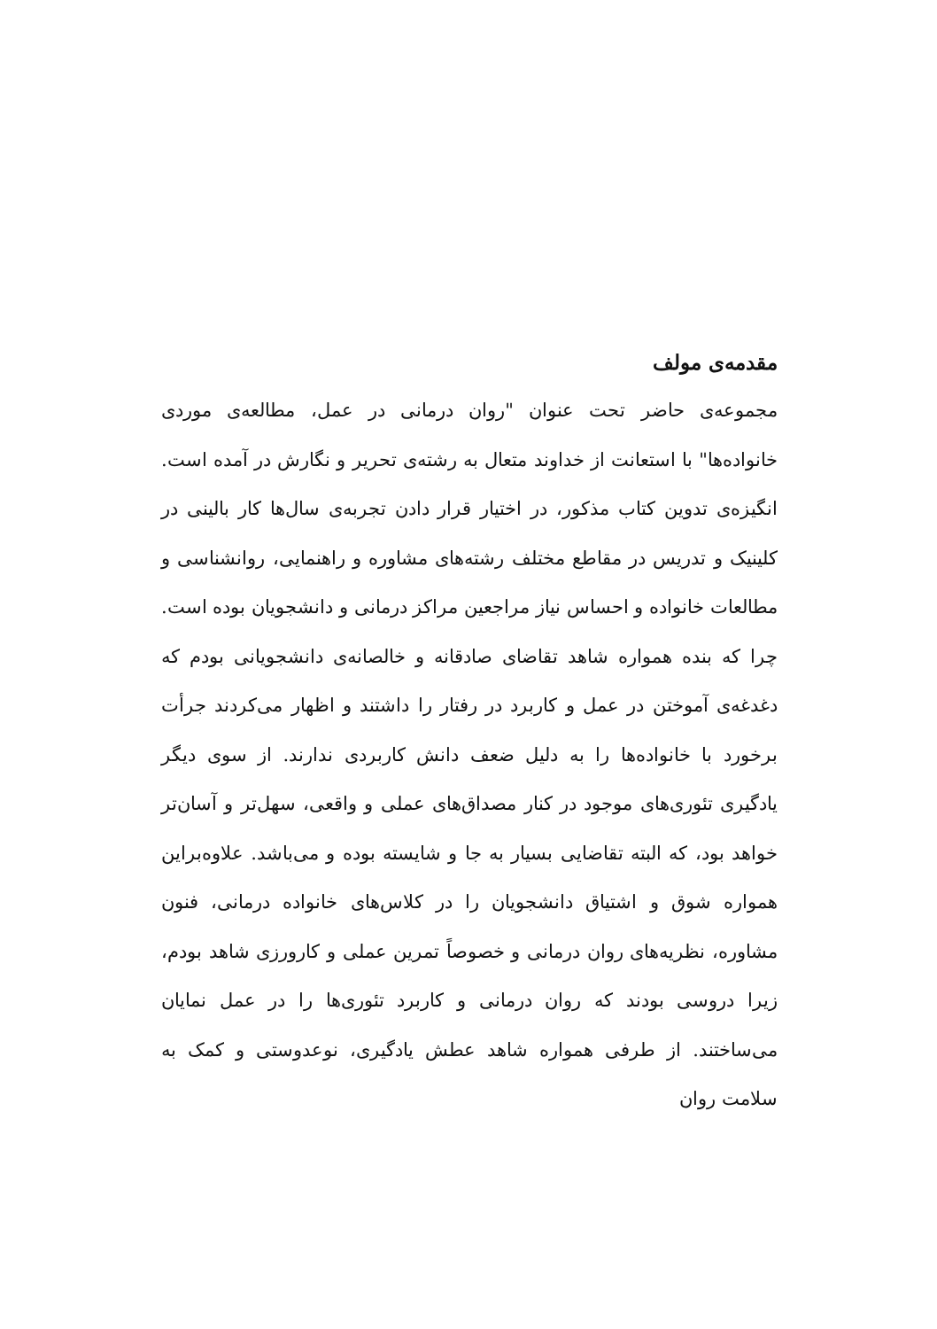مقدمه‌ی مولف
مجموعه‌ی حاضر تحت عنوان "روان درمانی در عمل، مطالعه‌ی موردی خانواده‌ها" با استعانت از خداوند متعال به رشته‌ی تحریر و نگارش در آمده است. انگیزه‌ی تدوین کتاب مذکور، در اختیار قرار دادن تجربه‌ی سال‌ها کار بالینی در کلینیک و تدریس در مقاطع مختلف رشته‌های مشاوره و راهنمایی، روانشناسی و مطالعات خانواده و احساس نیاز مراجعین مراکز درمانی و دانشجویان بوده است. چرا که بنده همواره شاهد تقاضای صادقانه و خالصانه‌ی دانشجویانی بودم که دغدغه‌ی آموختن در عمل و کاربرد در رفتار را داشتند و اظهار می‌کردند جرأت برخورد با خانواده‌ها را به دلیل ضعف دانش کاربردی ندارند. از سوی دیگر یادگیری تئوری‌های موجود در کنار مصداق‌های عملی و واقعی، سهل‌تر و آسان‌تر خواهد بود، که البته تقاضایی بسیار به جا و شایسته بوده و می‌باشد. علاوه‌براین همواره شوق و اشتیاق دانشجویان را در کلاس‌های خانواده درمانی، فنون مشاوره، نظریه‌های روان درمانی و خصوصاً تمرین عملی و کارورزی شاهد بودم، زیرا دروسی بودند که روان درمانی و کاربرد تئوری‌ها را در عمل نمایان می‌ساختند. از طرفی همواره شاهد عطش یادگیری، نوعدوستی و کمک به سلامت روان